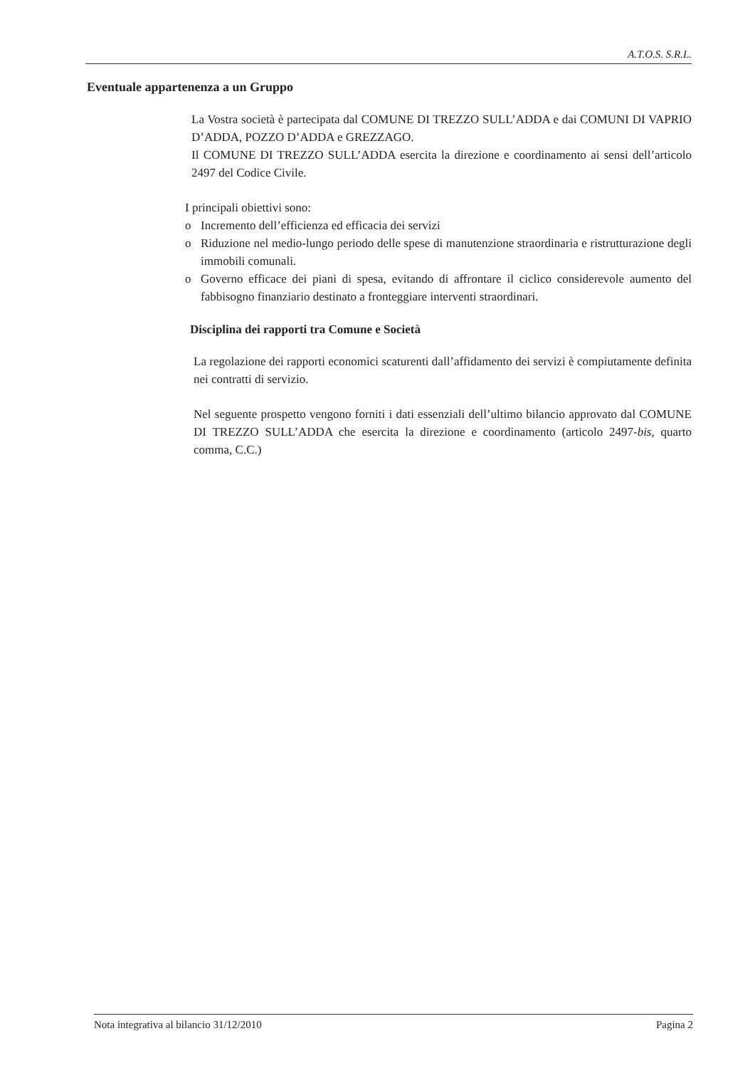A.T.O.S. S.R.L.
Eventuale appartenenza a un Gruppo
La Vostra società è partecipata dal COMUNE DI TREZZO SULL’ADDA e dai COMUNI DI VAPRIO D’ADDA, POZZO D’ADDA e GREZZAGO.
Il COMUNE DI TREZZO SULL’ADDA esercita la direzione e coordinamento ai sensi dell’articolo 2497 del Codice Civile.
I principali obiettivi sono:
o Incremento dell’efficienza ed efficacia dei servizi
o Riduzione nel medio-lungo periodo delle spese di manutenzione straordinaria e ristrutturazione degli immobili comunali.
o Governo efficace dei piani di spesa, evitando di affrontare il ciclico considerevole aumento del fabbisogno finanziario destinato a fronteggiare interventi straordinari.
Disciplina dei rapporti tra Comune e Società
La regolazione dei rapporti economici scaturenti dall’affidamento dei servizi è compiutamente definita nei contratti di servizio.
Nel seguente prospetto vengono forniti i dati essenziali dell’ultimo bilancio approvato dal COMUNE DI TREZZO SULL’ADDA che esercita la direzione e coordinamento (articolo 2497-bis, quarto comma, C.C.)
Nota integrativa al bilancio 31/12/2010 Pagina 2